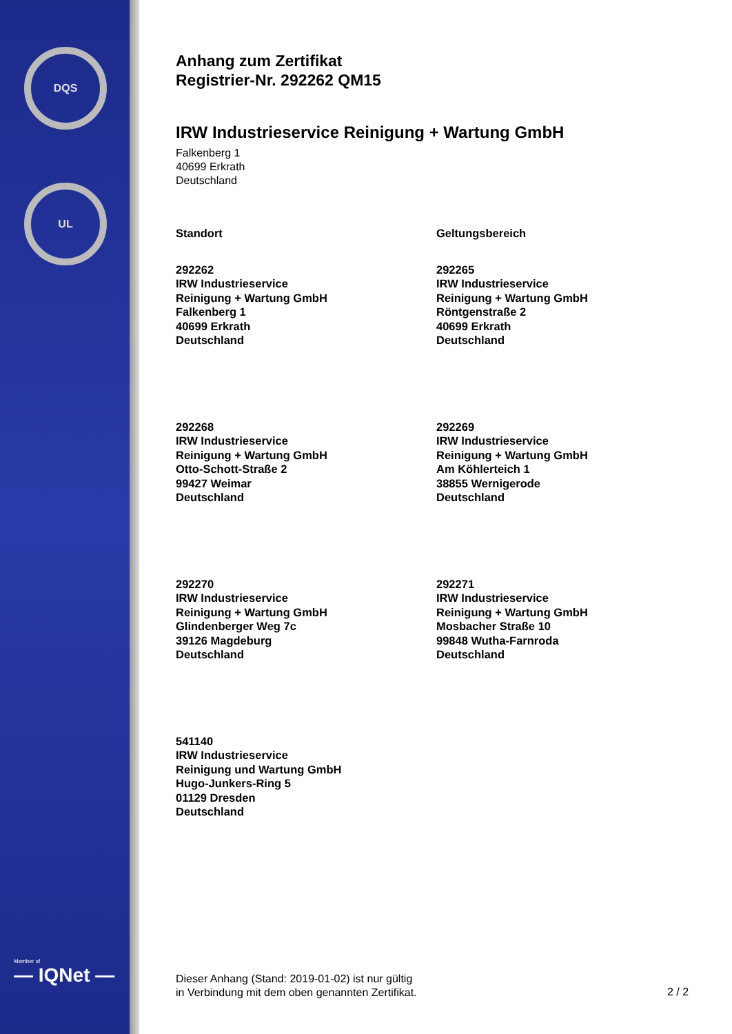DQS
UL
Member of
— IQNet —
Anhang zum Zertifikat
Registrier-Nr. 292262 QM15
IRW Industrieservice Reinigung + Wartung GmbH
Falkenberg 1
40699 Erkrath
Deutschland
Standort
Geltungsbereich
292262
IRW Industrieservice
Reinigung + Wartung GmbH
Falkenberg 1
40699 Erkrath
Deutschland
292265
IRW Industrieservice
Reinigung + Wartung GmbH
Röntgenstraße 2
40699 Erkrath
Deutschland
292268
IRW Industrieservice
Reinigung + Wartung GmbH
Otto-Schott-Straße 2
99427 Weimar
Deutschland
292269
IRW Industrieservice
Reinigung + Wartung GmbH
Am Köhlerteich 1
38855 Wernigerode
Deutschland
292270
IRW Industrieservice
Reinigung + Wartung GmbH
Glindenberger Weg 7c
39126 Magdeburg
Deutschland
292271
IRW Industrieservice
Reinigung + Wartung GmbH
Mosbacher Straße 10
99848 Wutha-Farnroda
Deutschland
541140
IRW Industrieservice
Reinigung und Wartung GmbH
Hugo-Junkers-Ring 5
01129 Dresden
Deutschland
Dieser Anhang (Stand: 2019-01-02) ist nur gültig
in Verbindung mit dem oben genannten Zertifikat.
2 / 2